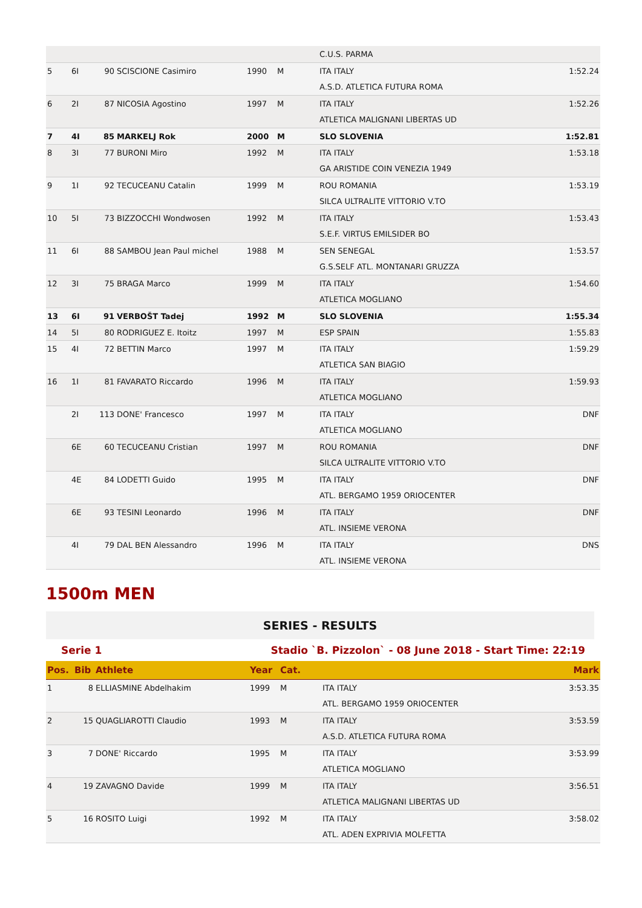| | | | | | | C.U.S. PARMA | |
| 5 | 6I | 90 | SCISCIONE Casimiro | 1990 | M | ITA ITALY | 1:52.24 |
| | | | | | | A.S.D. ATLETICA FUTURA ROMA | |
| 6 | 2I | 87 | NICOSIA Agostino | 1997 | M | ITA ITALY | 1:52.26 |
| | | | | | | ATLETICA MALIGNANI LIBERTAS UD | |
| 7 | 4I | 85 | MARKELJ Rok | 2000 | M | SLO SLOVENIA | 1:52.81 |
| 8 | 3I | 77 | BURONI Miro | 1992 | M | ITA ITALY | 1:53.18 |
| | | | | | | GA ARISTIDE COIN VENEZIA 1949 | |
| 9 | 1I | 92 | TECUCEANU Catalin | 1999 | M | ROU ROMANIA | 1:53.19 |
| | | | | | | SILCA ULTRALITE VITTORIO V.TO | |
| 10 | 5I | 73 | BIZZOCCHI Wondwosen | 1992 | M | ITA ITALY | 1:53.43 |
| | | | | | | S.E.F. VIRTUS EMILSIDER BO | |
| 11 | 6I | 88 | SAMBOU Jean Paul michel | 1988 | M | SEN SENEGAL | 1:53.57 |
| | | | | | | G.S.SELF ATL. MONTANARI GRUZZA | |
| 12 | 3I | 75 | BRAGA Marco | 1999 | M | ITA ITALY | 1:54.60 |
| | | | | | | ATLETICA MOGLIANO | |
| 13 | 6I | 91 | VERBOŠT Tadej | 1992 | M | SLO SLOVENIA | 1:55.34 |
| 14 | 5I | 80 | RODRIGUEZ E. Itoitz | 1997 | M | ESP SPAIN | 1:55.83 |
| 15 | 4I | 72 | BETTIN Marco | 1997 | M | ITA ITALY | 1:59.29 |
| | | | | | | ATLETICA SAN BIAGIO | |
| 16 | 1I | 81 | FAVARATO Riccardo | 1996 | M | ITA ITALY | 1:59.93 |
| | | | | | | ATLETICA MOGLIANO | |
| | 2I | 113 | DONE' Francesco | 1997 | M | ITA ITALY | DNF |
| | | | | | | ATLETICA MOGLIANO | |
| | 6E | 60 | TECUCEANU Cristian | 1997 | M | ROU ROMANIA | DNF |
| | | | | | | SILCA ULTRALITE VITTORIO V.TO | |
| | 4E | 84 | LODETTI Guido | 1995 | M | ITA ITALY | DNF |
| | | | | | | ATL. BERGAMO 1959 ORIOCENTER | |
| | 6E | 93 | TESINI Leonardo | 1996 | M | ITA ITALY | DNF |
| | | | | | | ATL. INSIEME VERONA | |
| | 4I | 79 | DAL BEN Alessandro | 1996 | M | ITA ITALY | DNS |
| | | | | | | ATL. INSIEME VERONA | |
1500m MEN
SERIES - RESULTS
Serie 1 Stadio `B. Pizzolon` - 08 June 2018 - Start Time: 22:19
| Pos. | Bib | Athlete | Year | Cat. | | Mark |
| --- | --- | --- | --- | --- | --- | --- |
| 1 | 8 | ELLIASMINE Abdelhakim | 1999 | M | ITA ITALY | 3:53.35 |
| | | | | | ATL. BERGAMO 1959 ORIOCENTER | |
| 2 | 15 | QUAGLIAROTTI Claudio | 1993 | M | ITA ITALY | 3:53.59 |
| | | | | | A.S.D. ATLETICA FUTURA ROMA | |
| 3 | 7 | DONE' Riccardo | 1995 | M | ITA ITALY | 3:53.99 |
| | | | | | ATLETICA MOGLIANO | |
| 4 | 19 | ZAVAGNO Davide | 1999 | M | ITA ITALY | 3:56.51 |
| | | | | | ATLETICA MALIGNANI LIBERTAS UD | |
| 5 | 16 | ROSITO Luigi | 1992 | M | ITA ITALY | 3:58.02 |
| | | | | | ATL. ADEN EXPRIVIA MOLFETTA | |